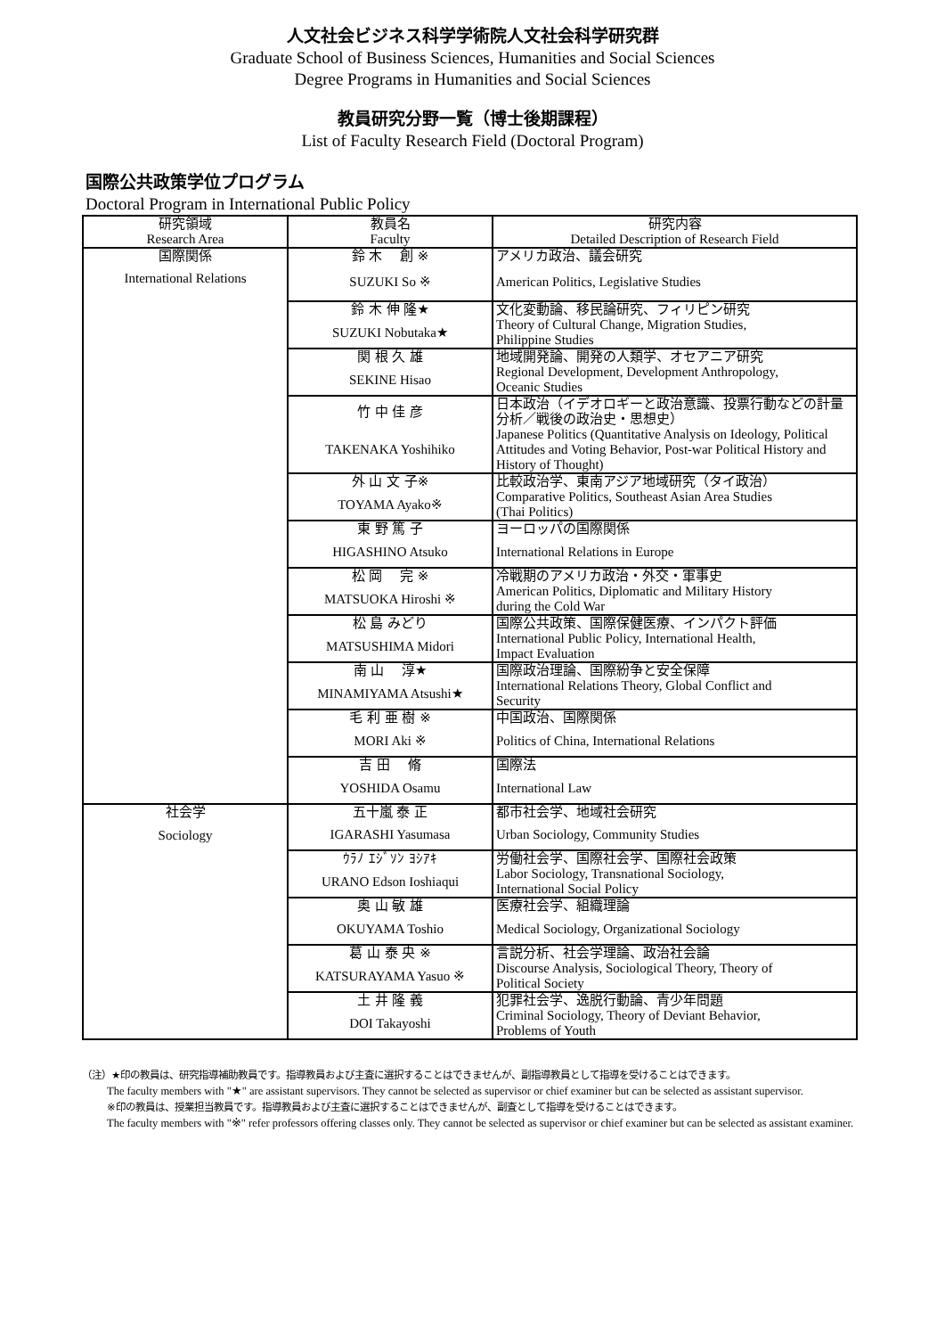人文社会ビジネス科学学術院人文社会科学研究群
Graduate School of Business Sciences, Humanities and Social Sciences
Degree Programs in Humanities and Social Sciences
教員研究分野一覧（博士後期課程）
List of Faculty Research Field (Doctoral Program)
国際公共政策学位プログラム
Doctoral Program in International Public Policy
| 研究領域 Research Area | 教員名 Faculty | 研究内容 Detailed Description of Research Field |
| --- | --- | --- |
| 国際関係 | 鈴 木 創 ※ | アメリカ政治、議会研究 |
| International Relations | SUZUKI So ※ | American Politics, Legislative Studies |
| | 鈴 木 伸 隆★ | 文化変動論、移民論研究、フィリピン研究 |
| | SUZUKI Nobutaka★ | Theory of Cultural Change, Migration Studies, Philippine Studies |
| | 関 根 久 雄 | 地域開発論、開発の人類学、オセアニア研究 |
| | SEKINE Hisao | Regional Development, Development Anthropology, Oceanic Studies |
| | 竹 中 佳 彦 | 日本政治（イデオロギーと政治意識、投票行動などの計量分析／戦後の政治史・思想史） |
| | TAKENAKA Yoshihiko | Japanese Politics (Quantitative Analysis on Ideology, Political Attitudes and Voting Behavior, Post-war Political History and History of Thought) |
| | 外 山 文 子※ | 比較政治学、東南アジア地域研究（タイ政治） |
| | TOYAMA Ayako※ | Comparative Politics, Southeast Asian Area Studies (Thai Politics) |
| | 東 野 篤 子 | ヨーロッパの国際関係 |
| | HIGASHINO Atsuko | International Relations in Europe |
| | 松 岡 完 ※ | 冷戦期のアメリカ政治・外交・軍事史 |
| | MATSUOKA Hiroshi ※ | American Politics, Diplomatic and Military History during the Cold War |
| | 松 島 みどり | 国際公共政策、国際保健医療、インパクト評価 |
| | MATSUSHIMA Midori | International Public Policy, International Health, Impact Evaluation |
| | 南 山 淳★ | 国際政治理論、国際紛争と安全保障 |
| | MINAMIYAMA Atsushi★ | International Relations Theory, Global Conflict and Security |
| | 毛 利 亜 樹 ※ | 中国政治、国際関係 |
| | MORI Aki ※ | Politics of China, International Relations |
| | 吉 田 脩 | 国際法 |
| | YOSHIDA Osamu | International Law |
| 社会学 | 五十嵐 泰 正 | 都市社会学、地域社会研究 |
| Sociology | IGARASHI Yasumasa | Urban Sociology, Community Studies |
| | ｳﾗﾉ ｴｼﾞｿﾝ ﾖｼｱｷ | 労働社会学、国際社会学、国際社会政策 |
| | URANO Edson Ioshiaqui | Labor Sociology, Transnational Sociology, International Social Policy |
| | 奥 山 敏 雄 | 医療社会学、組織理論 |
| | OKUYAMA Toshio | Medical Sociology, Organizational Sociology |
| | 葛 山 泰 央 ※ | 言説分析、社会学理論、政治社会論 |
| | KATSURAYAMA Yasuo ※ | Discourse Analysis, Sociological Theory, Theory of Political Society |
| | 土 井 隆 義 | 犯罪社会学、逸脱行動論、青少年問題 |
| | DOI Takayoshi | Criminal Sociology, Theory of Deviant Behavior, Problems of Youth |
（注）★印の教員は、研究指導補助教員です。指導教員および主査に選択することはできませんが、副指導教員として指導を受けることはできます。
The faculty members with "★" are assistant supervisors. They cannot be selected as supervisor or chief examiner but can be selected as assistant supervisor.
※印の教員は、授業担当教員です。指導教員および主査に選択することはできませんが、副査として指導を受けることはできます。
The faculty members with "※" refer professors offering classes only. They cannot be selected as supervisor or chief examiner but can be selected as assistant examiner.